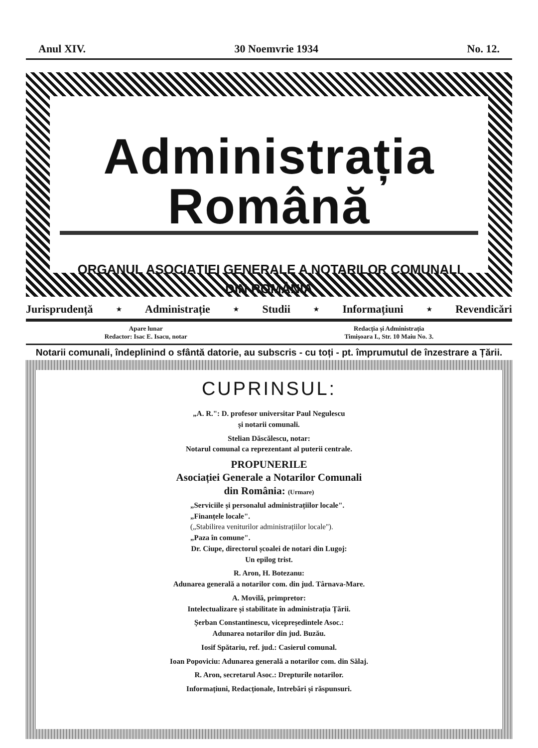Anul XIV. 30 Noemvrie 1934 No. 12.
Administrația Română
ORGANUL ASOCIAȚIEI GENERALE A NOTARILOR COMUNALI
DIN ROMÂNIA
Jurisprudență ⋆ Administrație ⋆ Studii ⋆ Informațiuni ⋆ Revendicări
Apare lunar
Redactor: Isac E. Isacu, notar
Redacția și Administrația
Timișoara I., Str. 10 Maiu No. 3.
Notarii comunali, îndeplinind o sfântă datorie, au subscris - cu toți - pt. împrumutul de înzestrare a Țării.
CUPRINSUL:
„A. R.": D. profesor universitar Paul Negulescu
și notarii comunali.
Stelian Dăscălescu, notar:
Notarul comunal ca reprezentant al puterii centrale.
PROPUNERILE
Asociației Generale a Notarilor Comunali
din România: (Urmare)
„Serviciile și personalul administrațiilor locale".
„Finanțele locale".
(„Stabilirea veniturilor administrațiilor locale").
„Paza în comune".
Dr. Ciupe, directorul școalei de notari din Lugoj:
Un epilog trist.
R. Aron, H. Botezanu:
Adunarea generală a notarilor com. din jud. Târnava-Mare.
A. Movilă, primpretor:
Intelectualizare și stabilitate în administrația Țării.
Șerban Constantinescu, vicepreședintele Asoc.:
Adunarea notarilor din jud. Buzău.
Iosif Spătariu, ref. jud.: Casierul comunal.
Ioan Popoviciu: Adunarea generală a notarilor com. din Sălaj.
R. Aron, secretarul Asoc.: Drepturile notarilor.
Informațiuni, Redacționale, Intrebări și răspunsuri.